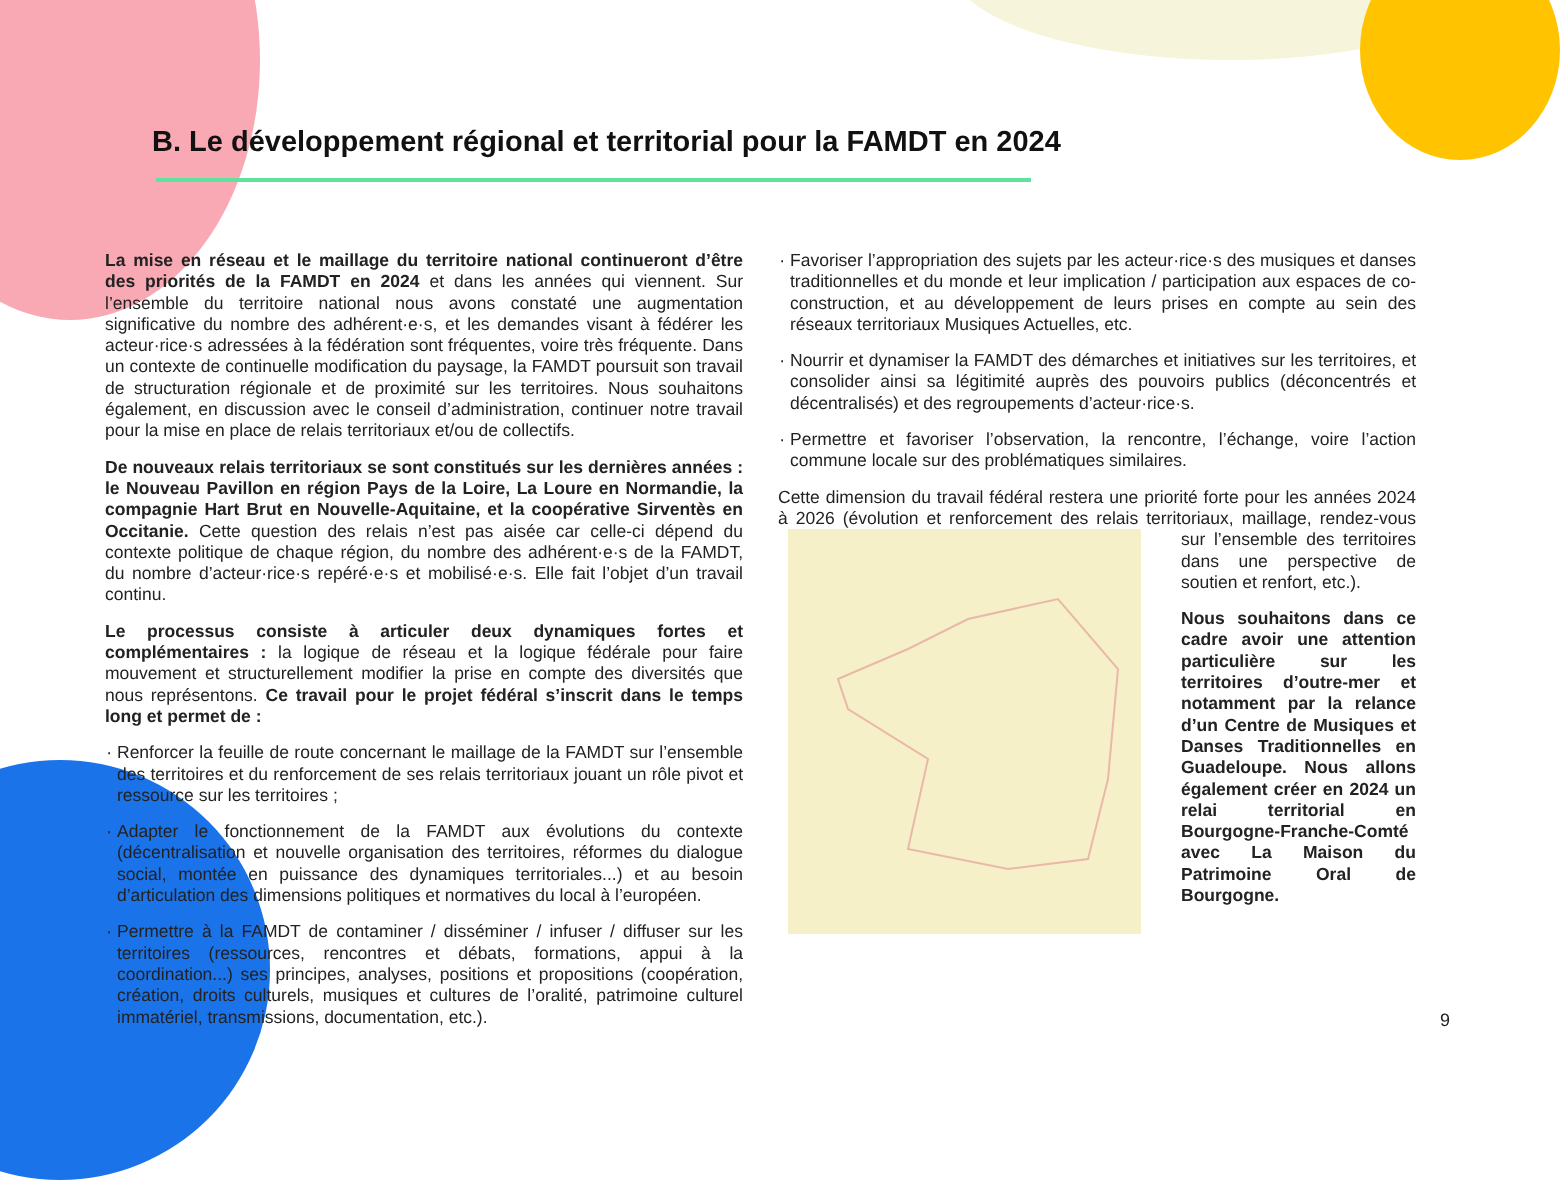B. Le développement régional et territorial pour la FAMDT en 2024
La mise en réseau et le maillage du territoire national continueront d’être des priorités de la FAMDT en 2024 et dans les années qui viennent. Sur l’ensemble du territoire national nous avons constaté une augmentation significative du nombre des adhérent·e·s, et les demandes visant à fédérer les acteur·rice·s adressées à la fédération sont fréquentes, voire très fréquente. Dans un contexte de continuelle modification du paysage, la FAMDT poursuit son travail de structuration régionale et de proximité sur les territoires. Nous souhaitons également, en discussion avec le conseil d’administration, continuer notre travail pour la mise en place de relais territoriaux et/ou de collectifs.
De nouveaux relais territoriaux se sont constitués sur les dernières années : le Nouveau Pavillon en région Pays de la Loire, La Loure en Normandie, la compagnie Hart Brut en Nouvelle-Aquitaine, et la coopérative Sirventès en Occitanie. Cette question des relais n’est pas aisée car celle-ci dépend du contexte politique de chaque région, du nombre des adhérent·e·s de la FAMDT, du nombre d’acteur·rice·s repéré·e·s et mobilisé·e·s. Elle fait l’objet d’un travail continu.
Le processus consiste à articuler deux dynamiques fortes et complémentaires : la logique de réseau et la logique fédérale pour faire mouvement et structurellement modifier la prise en compte des diversités que nous représentons. Ce travail pour le projet fédéral s’inscrit dans le temps long et permet de :
Renforcer la feuille de route concernant le maillage de la FAMDT sur l’ensemble des territoires et du renforcement de ses relais territoriaux jouant un rôle pivot et ressource sur les territoires ;
Adapter le fonctionnement de la FAMDT aux évolutions du contexte (décentralisation et nouvelle organisation des territoires, réformes du dialogue social, montée en puissance des dynamiques territoriales...) et au besoin d’articulation des dimensions politiques et normatives du local à l’européen.
Permettre à la FAMDT de contaminer / disséminer / infuser / diffuser sur les territoires (ressources, rencontres et débats, formations, appui à la coordination...) ses principes, analyses, positions et propositions (coopération, création, droits culturels, musiques et cultures de l’oralité, patrimoine culturel immatériel, transmissions, documentation, etc.).
Favoriser l’appropriation des sujets par les acteur·rice·s des musiques et danses traditionnelles et du monde et leur implication / participation aux espaces de co-construction, et au développement de leurs prises en compte au sein des réseaux territoriaux Musiques Actuelles, etc.
Nourrir et dynamiser la FAMDT des démarches et initiatives sur les territoires, et consolider ainsi sa légitimité auprès des pouvoirs publics (déconcentrés et décentralisés) et des regroupements d’acteur·rice·s.
Permettre et favoriser l’observation, la rencontre, l’échange, voire l’action commune locale sur des problématiques similaires.
Cette dimension du travail fédéral restera une priorité forte pour les années 2024 à 2026 (évolution et renforcement des relais territoriaux, maillage, rendez-vous sur l’ensemble des territoires dans une perspective de soutien et renfort, etc.).
Nous souhaitons dans ce cadre avoir une attention particulière sur les territoires d’outre-mer et notamment par la relance d’un Centre de Musiques et Danses Traditionnelles en Guadeloupe. Nous allons également créer en 2024 un relai territorial en Bourgogne-Franche-Comté avec La Maison du Patrimoine Oral de Bourgogne.
9